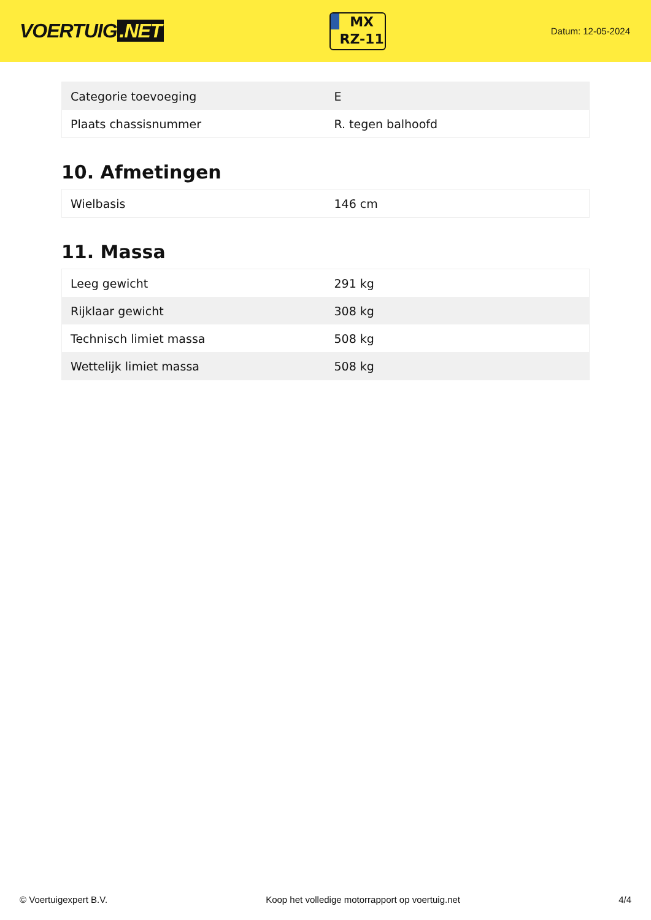VOERTUIG.NET
MX
RZ-11
Datum: 12-05-2024
| Categorie toevoeging | E |
| Plaats chassisnummer | R. tegen balhoofd |
10. Afmetingen
| Wielbasis | 146 cm |
11. Massa
| Leeg gewicht | 291 kg |
| Rijklaar gewicht | 308 kg |
| Technisch limiet massa | 508 kg |
| Wettelijk limiet massa | 508 kg |
© Voertuigexpert B.V. Koop het volledige motorrapport op voertuig.net 4/4